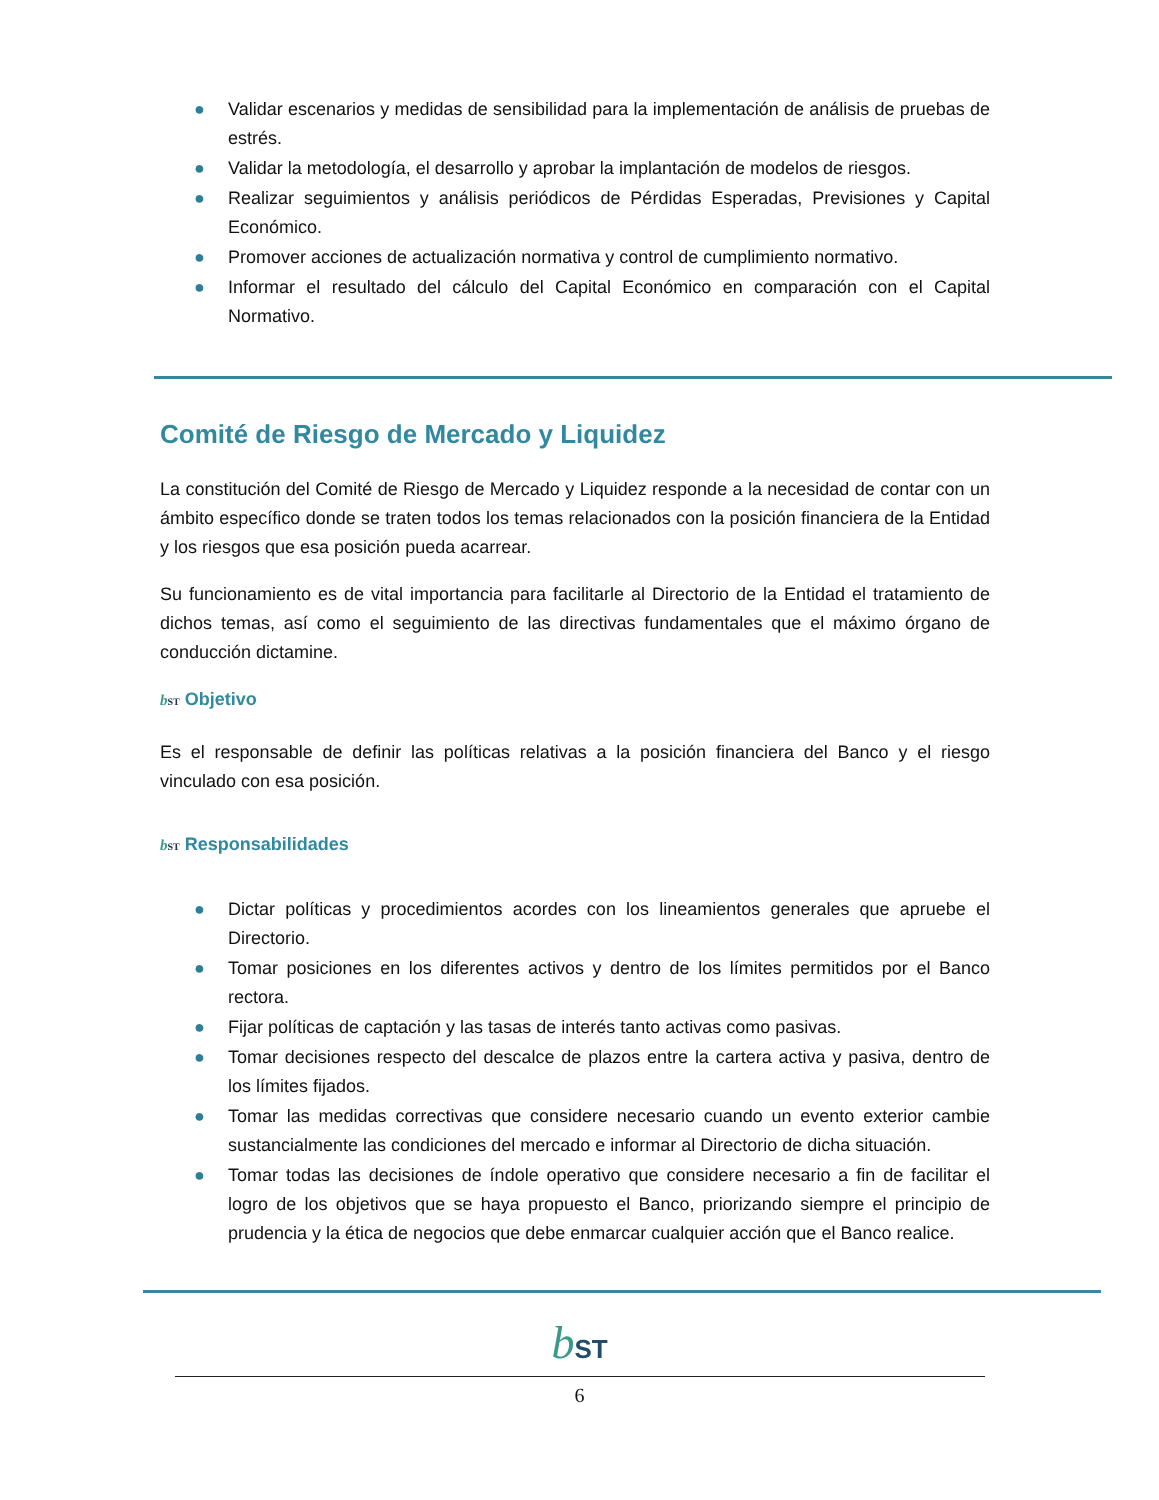● Validar escenarios y medidas de sensibilidad para la implementación de análisis de pruebas de estrés.
● Validar la metodología, el desarrollo y aprobar la implantación de modelos de riesgos.
● Realizar seguimientos y análisis periódicos de Pérdidas Esperadas, Previsiones y Capital Económico.
● Promover acciones de actualización normativa y control de cumplimiento normativo.
● Informar el resultado del cálculo del Capital Económico en comparación con el Capital Normativo.
Comité de Riesgo de Mercado y Liquidez
La constitución del Comité de Riesgo de Mercado y Liquidez responde a la necesidad de contar con un ámbito específico donde se traten todos los temas relacionados con la posición financiera de la Entidad y los riesgos que esa posición pueda acarrear.
Su funcionamiento es de vital importancia para facilitarle al Directorio de la Entidad el tratamiento de dichos temas, así como el seguimiento de las directivas fundamentales que el máximo órgano de conducción dictamine.
bST Objetivo
Es el responsable de definir las políticas relativas a la posición financiera del Banco y el riesgo vinculado con esa posición.
bST Responsabilidades
● Dictar políticas y procedimientos acordes con los lineamientos generales que apruebe el Directorio.
● Tomar posiciones en los diferentes activos y dentro de los límites permitidos por el Banco rectora.
● Fijar políticas de captación y las tasas de interés tanto activas como pasivas.
● Tomar decisiones respecto del descalce de plazos entre la cartera activa y pasiva, dentro de los límites fijados.
● Tomar las medidas correctivas que considere necesario cuando un evento exterior cambie sustancialmente las condiciones del mercado e informar al Directorio de dicha situación.
● Tomar todas las decisiones de índole operativo que considere necesario a fin de facilitar el logro de los objetivos que se haya propuesto el Banco, priorizando siempre el principio de prudencia y la ética de negocios que debe enmarcar cualquier acción que el Banco realice.
bST
6